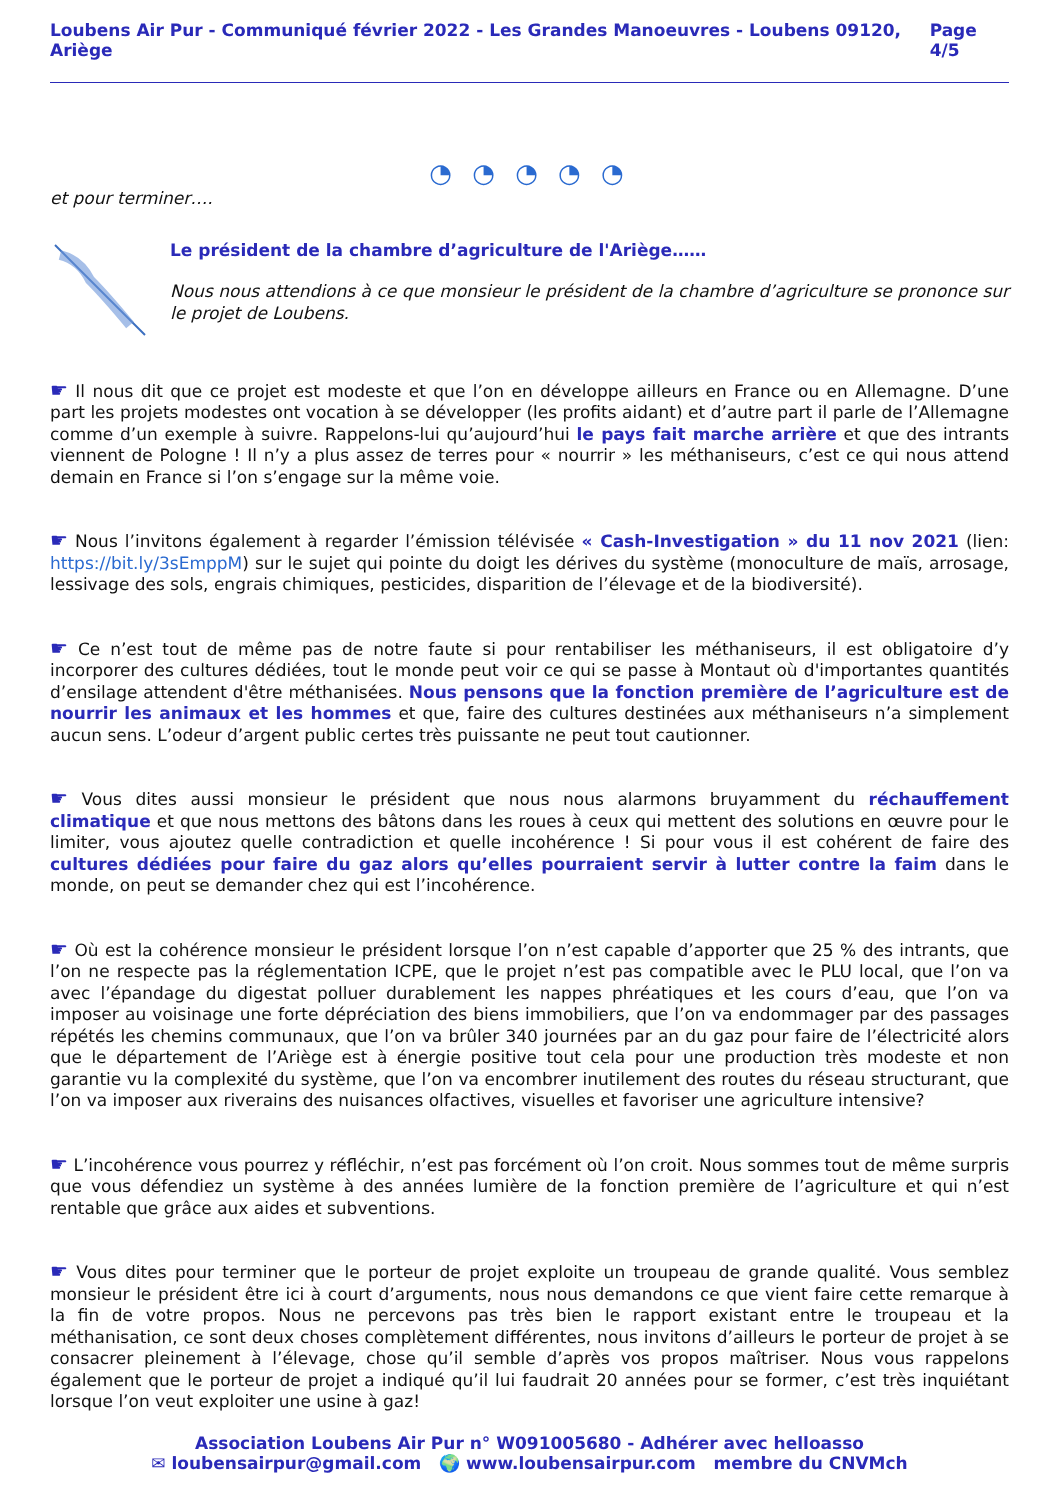Loubens Air Pur - Communiqué février 2022 - Les Grandes Manoeuvres - Loubens 09120, Ariège Page 4/5
◔ ◔ ◔ ◔ ◔
et pour terminer….
Le président de la chambre d’agriculture de l'Ariège……
Nous nous attendions à ce que monsieur le président de la chambre d’agriculture se prononce sur le projet de Loubens.
☛ Il nous dit que ce projet est modeste et que l’on en développe ailleurs en France ou en Allemagne. D’une part les projets modestes ont vocation à se développer (les profits aidant) et d’autre part il parle de l’Allemagne comme d’un exemple à suivre. Rappelons-lui qu’aujourd’hui le pays fait marche arrière et que des intrants viennent de Pologne ! Il n’y a plus assez de terres pour « nourrir » les méthaniseurs, c’est ce qui nous attend demain en France si l’on s’engage sur la même voie.
☛ Nous l’invitons également à regarder l’émission télévisée « Cash-Investigation » du 11 nov 2021 (lien: https://bit.ly/3sEmppM) sur le sujet qui pointe du doigt les dérives du système (monoculture de maïs, arrosage, lessivage des sols, engrais chimiques, pesticides, disparition de l’élevage et de la biodiversité).
☛ Ce n’est tout de même pas de notre faute si pour rentabiliser les méthaniseurs, il est obligatoire d’y incorporer des cultures dédiées, tout le monde peut voir ce qui se passe à Montaut où d'importantes quantités d’ensilage attendent d'être méthanisées. Nous pensons que la fonction première de l’agriculture est de nourrir les animaux et les hommes et que, faire des cultures destinées aux méthaniseurs n’a simplement aucun sens. L’odeur d’argent public certes très puissante ne peut tout cautionner.
☛ Vous dites aussi monsieur le président que nous nous alarmons bruyamment du réchauffement climatique et que nous mettons des bâtons dans les roues à ceux qui mettent des solutions en œuvre pour le limiter, vous ajoutez quelle contradiction et quelle incohérence ! Si pour vous il est cohérent de faire des cultures dédiées pour faire du gaz alors qu’elles pourraient servir à lutter contre la faim dans le monde, on peut se demander chez qui est l’incohérence.
☛ Où est la cohérence monsieur le président lorsque l’on n’est capable d’apporter que 25 % des intrants, que l’on ne respecte pas la réglementation ICPE, que le projet n’est pas compatible avec le PLU local, que l’on va avec l’épandage du digestat polluer durablement les nappes phréatiques et les cours d’eau, que l’on va imposer au voisinage une forte dépréciation des biens immobiliers, que l’on va endommager par des passages répétés les chemins communaux, que l’on va brûler 340 journées par an du gaz pour faire de l’électricité alors que le département de l’Ariège est à énergie positive tout cela pour une production très modeste et non garantie vu la complexité du système, que l’on va encombrer inutilement des routes du réseau structurant, que l’on va imposer aux riverains des nuisances olfactives, visuelles et favoriser une agriculture intensive?
☛ L’incohérence vous pourrez y réfléchir, n’est pas forcément où l’on croit. Nous sommes tout de même surpris que vous défendiez un système à des années lumière de la fonction première de l’agriculture et qui n’est rentable que grâce aux aides et subventions.
☛ Vous dites pour terminer que le porteur de projet exploite un troupeau de grande qualité. Vous semblez monsieur le président être ici à court d’arguments, nous nous demandons ce que vient faire cette remarque à la fin de votre propos. Nous ne percevons pas très bien le rapport existant entre le troupeau et la méthanisation, ce sont deux choses complètement différentes, nous invitons d’ailleurs le porteur de projet à se consacrer pleinement à l’élevage, chose qu’il semble d’après vos propos maîtriser. Nous vous rappelons également que le porteur de projet a indiqué qu’il lui faudrait 20 années pour se former, c’est très inquiétant lorsque l’on veut exploiter une usine à gaz!
Association Loubens Air Pur n° W091005680 - Adhérer avec helloasso
✉ loubensairpur@gmail.com 🌍 www.loubensairpur.com membre du CNVMch